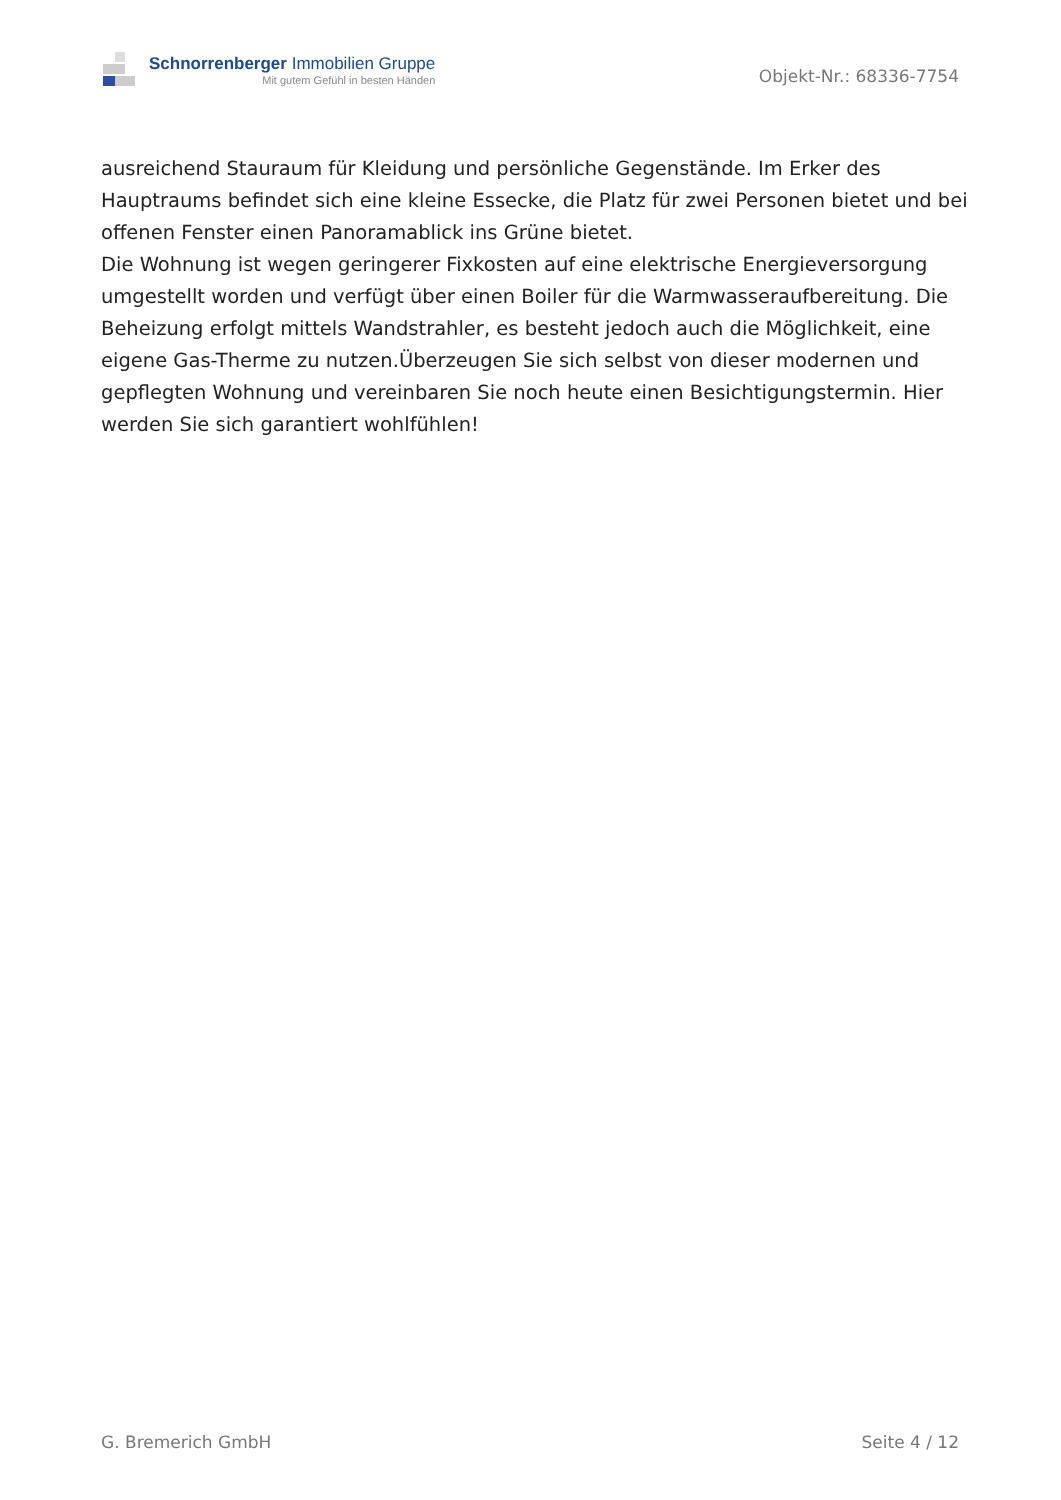Schnorrenberger Immobilien Gruppe
Mit gutem Gefühl in besten Händen
Objekt-Nr.: 68336-7754
ausreichend Stauraum für Kleidung und persönliche Gegenstände. Im Erker des Hauptraums befindet sich eine kleine Essecke, die Platz für zwei Personen bietet und bei offenen Fenster einen Panoramablick ins Grüne bietet.
Die Wohnung ist wegen geringerer Fixkosten auf eine elektrische Energieversorgung umgestellt worden und verfügt über einen Boiler für die Warmwasseraufbereitung. Die Beheizung erfolgt mittels Wandstrahler, es besteht jedoch auch die Möglichkeit, eine eigene Gas-Therme zu nutzen.Überzeugen Sie sich selbst von dieser modernen und gepflegten Wohnung und vereinbaren Sie noch heute einen Besichtigungstermin. Hier werden Sie sich garantiert wohlfühlen!
G. Bremerich GmbH Seite 4 / 12